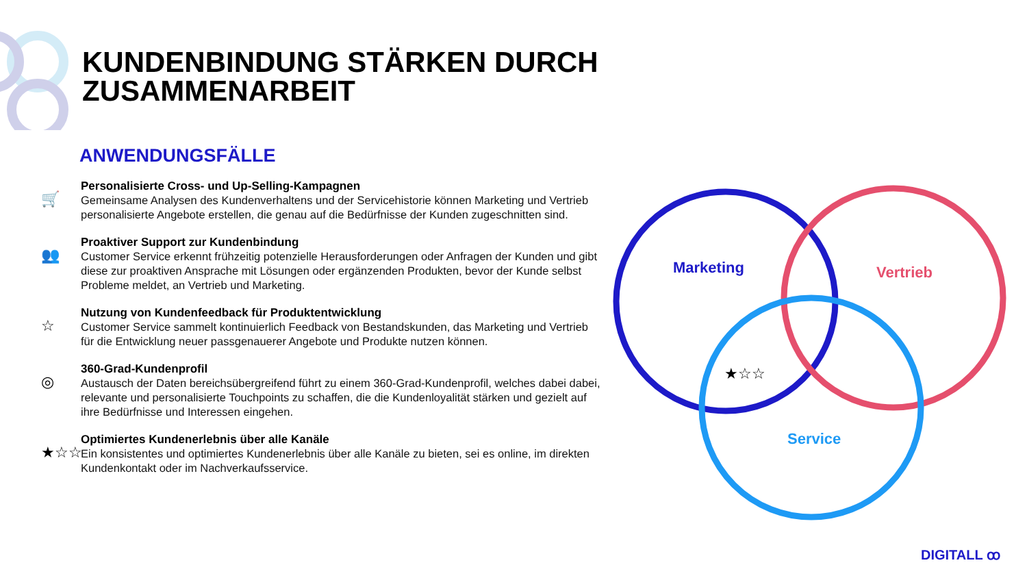KUNDENBINDUNG STÄRKEN DURCH
ZUSAMMENARBEIT
ANWENDUNGSFÄLLE
🛒
Personalisierte Cross- und Up-Selling-Kampagnen
Gemeinsame Analysen des Kundenverhaltens und der Servicehistorie können Marketing und Vertrieb personalisierte Angebote erstellen, die genau auf die Bedürfnisse der Kunden zugeschnitten sind.
👥
Proaktiver Support zur Kundenbindung
Customer Service erkennt frühzeitig potenzielle Herausforderungen oder Anfragen der Kunden und gibt diese zur proaktiven Ansprache mit Lösungen oder ergänzenden Produkten, bevor der Kunde selbst Probleme meldet, an Vertrieb und Marketing.
☆
Nutzung von Kundenfeedback für Produktentwicklung
Customer Service sammelt kontinuierlich Feedback von Bestandskunden, das Marketing und Vertrieb für die Entwicklung neuer passgenauerer Angebote und Produkte nutzen können.
◎
360-Grad-Kundenprofil
Austausch der Daten bereichsübergreifend führt zu einem 360-Grad-Kundenprofil, welches dabei dabei, relevante und personalisierte Touchpoints zu schaffen, die die Kundenloyalität stärken und gezielt auf ihre Bedürfnisse und Interessen eingehen.
★☆☆
Optimiertes Kundenerlebnis über alle Kanäle
Ein konsistentes und optimiertes Kundenerlebnis über alle Kanäle zu bieten, sei es online, im direkten Kundenkontakt oder im Nachverkaufsservice.
Marketing Vertrieb
Service
★☆☆
DIGITALL ꝏ